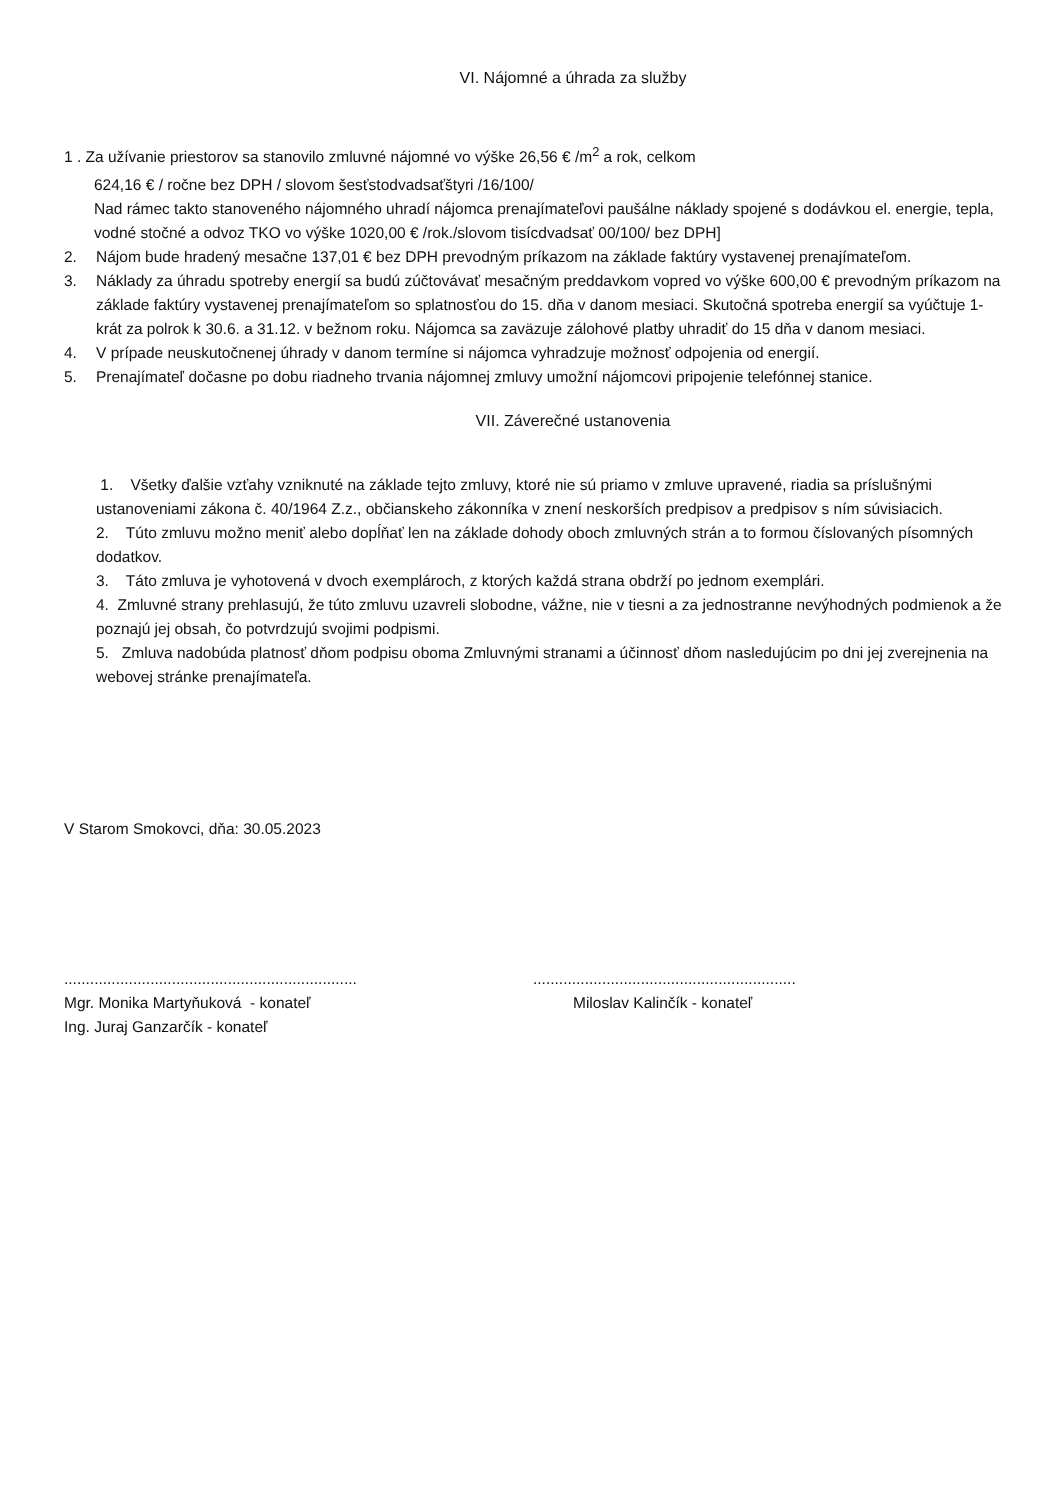VI. Nájomné a úhrada za služby
1 . Za užívanie priestorov sa stanovilo zmluvné nájomné vo výške 26,56 € /m<sup>2</sup> a rok, celkom
624,16 € / ročne bez DPH / slovom šesťstodvadsaťštyri /16/100/
Nad rámec takto stanoveného nájomného uhradí nájomca prenajímateľovi paušálne náklady spojené s dodávkou el. energie, tepla, vodné stočné a odvoz TKO vo výške 1020,00 € /rok./slovom tisícdvadsať 00/100/ bez DPH]
2. Nájom bude hradený mesačne 137,01 € bez DPH prevodným príkazom na základe faktúry vystavenej prenajímateľom.
3. Náklady za úhradu spotreby energií sa budú zúčtovávať mesačným preddavkom vopred vo výške 600,00 € prevodným príkazom na základe faktúry vystavenej prenajímateľom so splatnosťou do 15. dňa v danom mesiaci. Skutočná spotreba energií sa vyúčtuje 1- krát za polrok k 30.6. a 31.12. v bežnom roku. Nájomca sa zaväzuje zálohové platby uhradiť do 15 dňa v danom mesiaci.
4. V prípade neuskutočnenej úhrady v danom termíne si nájomca vyhradzuje možnosť odpojenia od energií.
5. Prenajímateľ dočasne po dobu riadneho trvania nájomnej zmluvy umožní nájomcovi pripojenie telefónnej stanice.
VII. Záverečné ustanovenia
1. Všetky ďalšie vzťahy vzniknuté na základe tejto zmluvy, ktoré nie sú priamo v zmluve upravené, riadia sa príslušnými ustanoveniami zákona č. 40/1964 Z.z., občianskeho zákonníka v znení neskorších predpisov a predpisov s ním súvisiacich.
2. Túto zmluvu možno meniť alebo dopĺňať len na základe dohody oboch zmluvných strán a to formou číslovaných písomných dodatkov.
3. Táto zmluva je vyhotovená v dvoch exemplároch, z ktorých každá strana obdrží po jednom exemplári.
4. Zmluvné strany prehlasujú, že túto zmluvu uzavreli slobodne, vážne, nie v tiesni a za jednostranne nevýhodných podmienok a že poznajú jej obsah, čo potvrdzujú svojimi podpismi.
5. Zmluva nadobúda platnosť dňom podpisu oboma Zmluvnými stranami a účinnosť dňom nasledujúcim po dni jej zverejnenia na webovej stránke prenajímateľa.
V Starom Smokovci, dňa: 30.05.2023
....................................................................
Mgr. Monika Martyňuková - konateľ
Ing. Juraj Ganzarčík - konateľ
.............................................................
Miloslav Kalinčík - konateľ